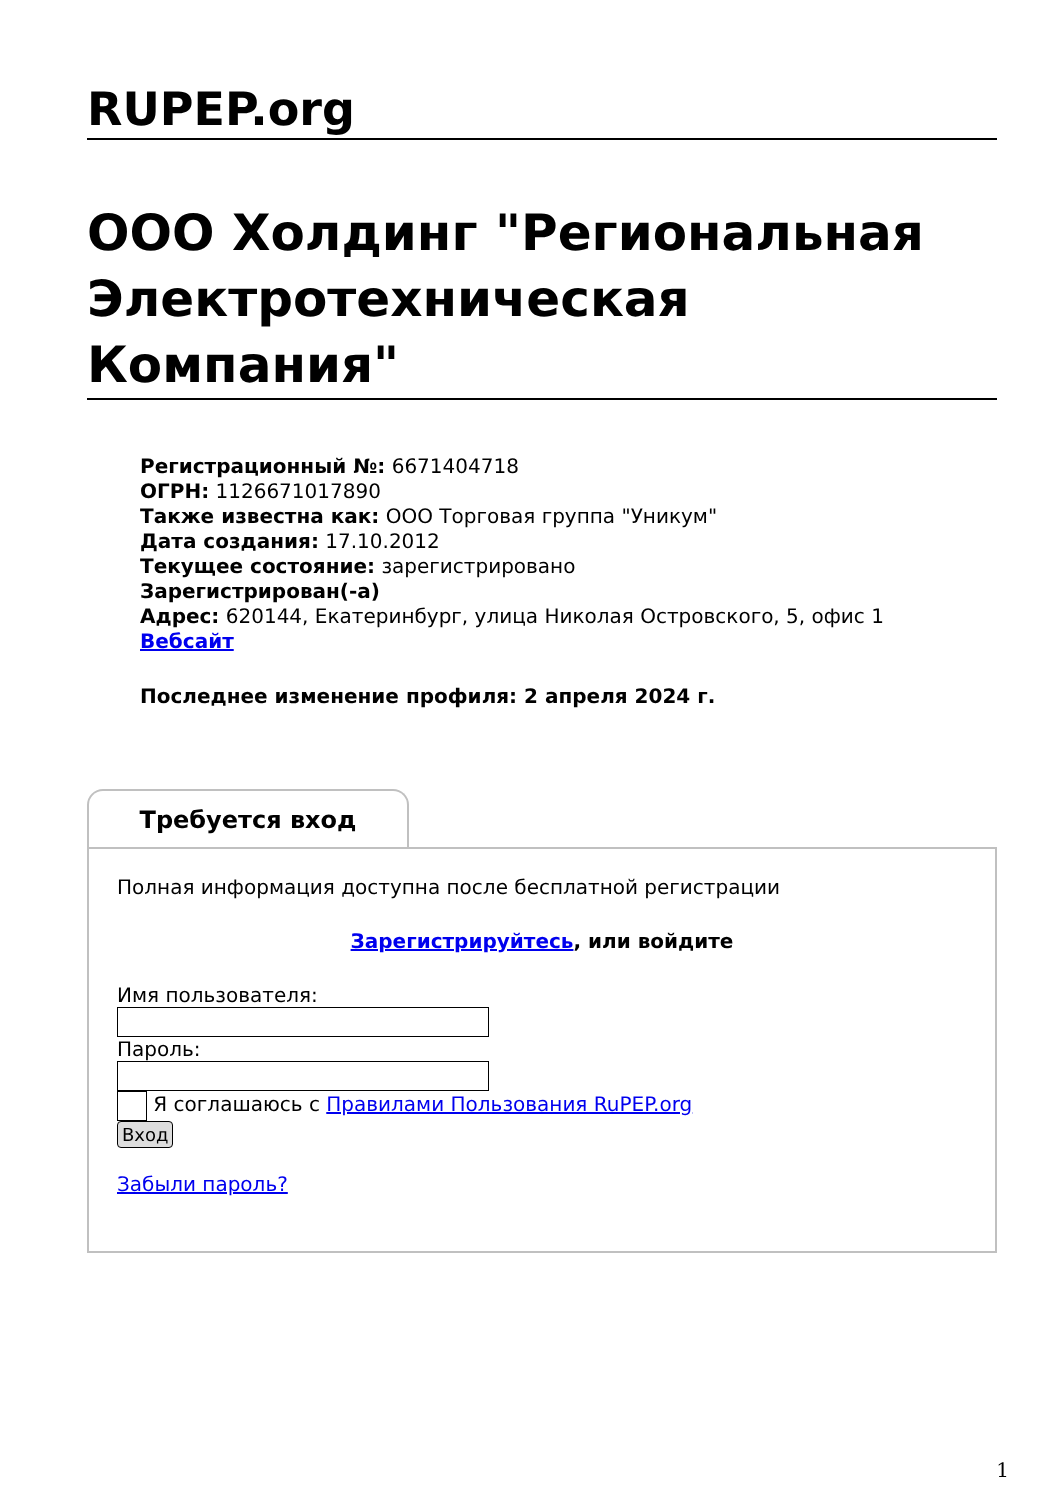RUPEP.org
ООО Холдинг "Региональная Электротехническая Компания"
Регистрационный №: 6671404718
ОГРН: 1126671017890
Также известна как: ООО Торговая группа "Уникум"
Дата создания: 17.10.2012
Текущее состояние: зарегистрировано
Зарегистрирован(-а)
Адрес: 620144, Екатеринбург, улица Николая Островского, 5, офис 1
Вебсайт
Последнее изменение профиля: 2 апреля 2024 г.
Требуется вход
Полная информация доступна после бесплатной регистрации
Зарегистрируйтесь, или войдите
Имя пользователя:
Пароль:
Я соглашаюсь с Правилами Пользования RuPEP.org
Вход
Забыли пароль?
1